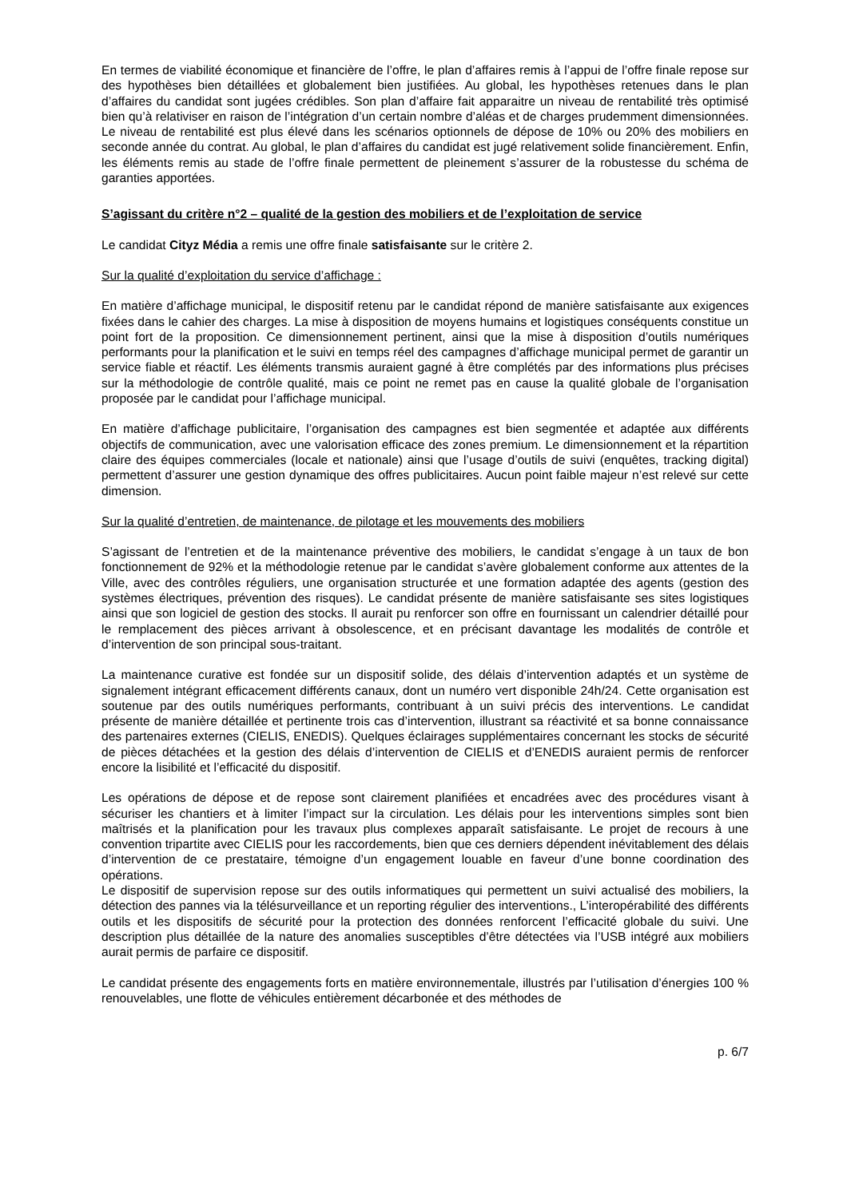En termes de viabilité économique et financière de l’offre, le plan d’affaires remis à l’appui de l’offre finale repose sur des hypothèses bien détaillées et globalement bien justifiées. Au global, les hypothèses retenues dans le plan d’affaires du candidat sont jugées crédibles. Son plan d’affaire fait apparaitre un niveau de rentabilité très optimisé bien qu’à relativiser en raison de l’intégration d’un certain nombre d’aléas et de charges prudemment dimensionnées. Le niveau de rentabilité est plus élevé dans les scénarios optionnels de dépose de 10% ou 20% des mobiliers en seconde année du contrat. Au global, le plan d’affaires du candidat est jugé relativement solide financièrement. Enfin, les éléments remis au stade de l’offre finale permettent de pleinement s’assurer de la robustesse du schéma de garanties apportées.
S’agissant du critère n°2 – qualité de la gestion des mobiliers et de l’exploitation de service
Le candidat Cityz Média a remis une offre finale satisfaisante sur le critère 2.
Sur la qualité d’exploitation du service d’affichage :
En matière d’affichage municipal, le dispositif retenu par le candidat répond de manière satisfaisante aux exigences fixées dans le cahier des charges. La mise à disposition de moyens humains et logistiques conséquents constitue un point fort de la proposition. Ce dimensionnement pertinent, ainsi que la mise à disposition d’outils numériques performants pour la planification et le suivi en temps réel des campagnes d’affichage municipal permet de garantir un service fiable et réactif. Les éléments transmis auraient gagné à être complétés par des informations plus précises sur la méthodologie de contrôle qualité, mais ce point ne remet pas en cause la qualité globale de l’organisation proposée par le candidat pour l’affichage municipal.
En matière d’affichage publicitaire, l’organisation des campagnes est bien segmentée et adaptée aux différents objectifs de communication, avec une valorisation efficace des zones premium. Le dimensionnement et la répartition claire des équipes commerciales (locale et nationale) ainsi que l’usage d’outils de suivi (enquêtes, tracking digital) permettent d’assurer une gestion dynamique des offres publicitaires. Aucun point faible majeur n’est relevé sur cette dimension.
Sur la qualité d’entretien, de maintenance, de pilotage et les mouvements des mobiliers
S’agissant de l’entretien et de la maintenance préventive des mobiliers, le candidat s’engage à un taux de bon fonctionnement de 92% et la méthodologie retenue par le candidat s’avère globalement conforme aux attentes de la Ville, avec des contrôles réguliers, une organisation structurée et une formation adaptée des agents (gestion des systèmes électriques, prévention des risques). Le candidat présente de manière satisfaisante ses sites logistiques ainsi que son logiciel de gestion des stocks. Il aurait pu renforcer son offre en fournissant un calendrier détaillé pour le remplacement des pièces arrivant à obsolescence, et en précisant davantage les modalités de contrôle et d’intervention de son principal sous-traitant.
La maintenance curative est fondée sur un dispositif solide, des délais d’intervention adaptés et un système de signalement intégrant efficacement différents canaux, dont un numéro vert disponible 24h/24. Cette organisation est soutenue par des outils numériques performants, contribuant à un suivi précis des interventions. Le candidat présente de manière détaillée et pertinente trois cas d’intervention, illustrant sa réactivité et sa bonne connaissance des partenaires externes (CIELIS, ENEDIS). Quelques éclairages supplémentaires concernant les stocks de sécurité de pièces détachées et la gestion des délais d’intervention de CIELIS et d’ENEDIS auraient permis de renforcer encore la lisibilité et l’efficacité du dispositif.
Les opérations de dépose et de repose sont clairement planifiées et encadrées avec des procédures visant à sécuriser les chantiers et à limiter l’impact sur la circulation. Les délais pour les interventions simples sont bien maîtrisés et la planification pour les travaux plus complexes apparaît satisfaisante. Le projet de recours à une convention tripartite avec CIELIS pour les raccordements, bien que ces derniers dépendent inévitablement des délais d’intervention de ce prestataire, témoigne d’un engagement louable en faveur d’une bonne coordination des opérations.
Le dispositif de supervision repose sur des outils informatiques qui permettent un suivi actualisé des mobiliers, la détection des pannes via la télésurveillance et un reporting régulier des interventions., L’interopérabilité des différents outils et les dispositifs de sécurité pour la protection des données renforcent l’efficacité globale du suivi. Une description plus détaillée de la nature des anomalies susceptibles d’être détectées via l’USB intégré aux mobiliers aurait permis de parfaire ce dispositif.
Le candidat présente des engagements forts en matière environnementale, illustrés par l’utilisation d’énergies 100 % renouvelables, une flotte de véhicules entièrement décarbonée et des méthodes de
p. 6/7